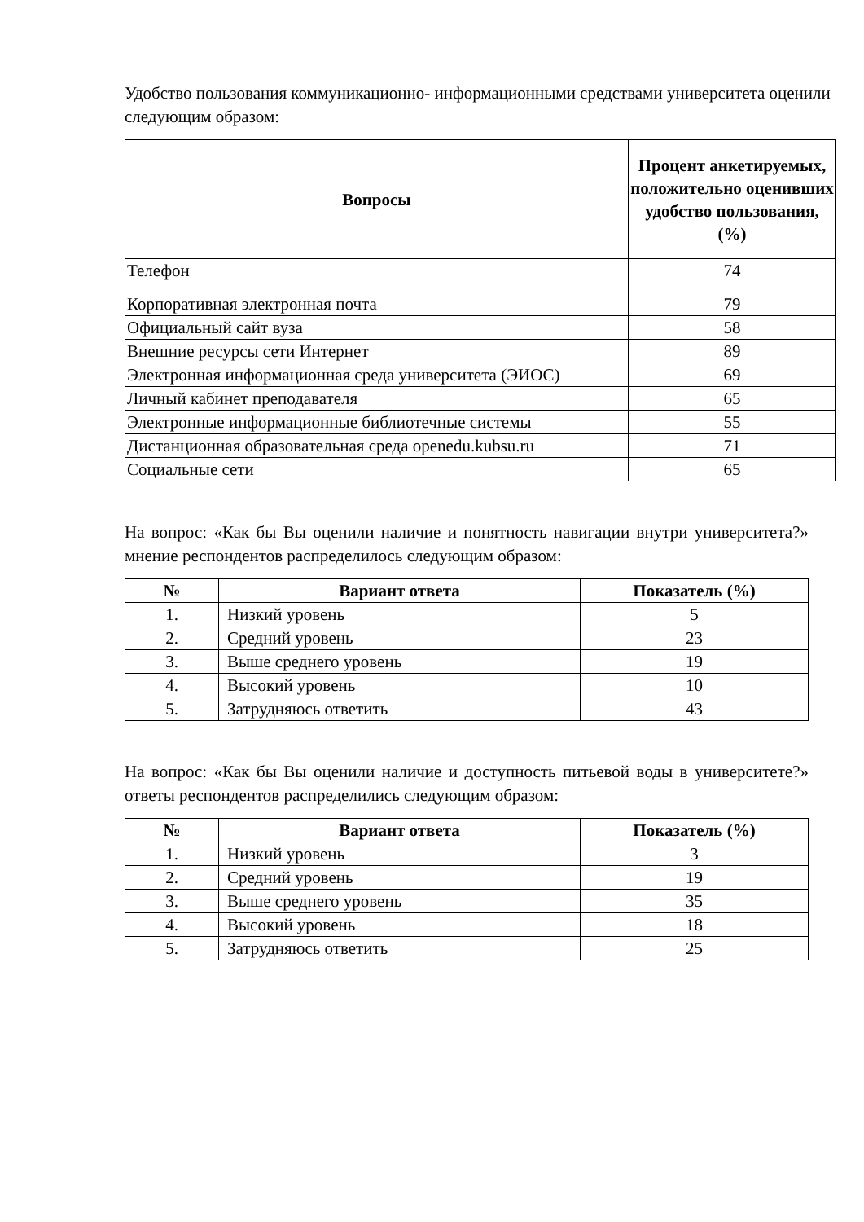Удобство пользования коммуникационно- информационными средствами университета оценили следующим образом:
| Вопросы | Процент анкетируемых, положительно оценивших удобство пользования, (%) |
| --- | --- |
| Телефон | 74 |
| Корпоративная электронная почта | 79 |
| Официальный сайт вуза | 58 |
| Внешние ресурсы сети Интернет | 89 |
| Электронная информационная среда университета (ЭИОС) | 69 |
| Личный кабинет преподавателя | 65 |
| Электронные информационные библиотечные системы | 55 |
| Дистанционная образовательная среда openedu.kubsu.ru | 71 |
| Социальные сети | 65 |
На вопрос: «Как бы Вы оценили наличие и понятность навигации внутри университета?» мнение респондентов распределилось следующим образом:
| № | Вариант ответа | Показатель (%) |
| --- | --- | --- |
| 1. | Низкий уровень | 5 |
| 2. | Средний уровень | 23 |
| 3. | Выше среднего уровень | 19 |
| 4. | Высокий уровень | 10 |
| 5. | Затрудняюсь ответить | 43 |
На вопрос: «Как бы Вы оценили наличие и доступность питьевой воды в университете?» ответы респондентов распределились следующим образом:
| № | Вариант ответа | Показатель (%) |
| --- | --- | --- |
| 1. | Низкий уровень | 3 |
| 2. | Средний уровень | 19 |
| 3. | Выше среднего уровень | 35 |
| 4. | Высокий уровень | 18 |
| 5. | Затрудняюсь ответить | 25 |